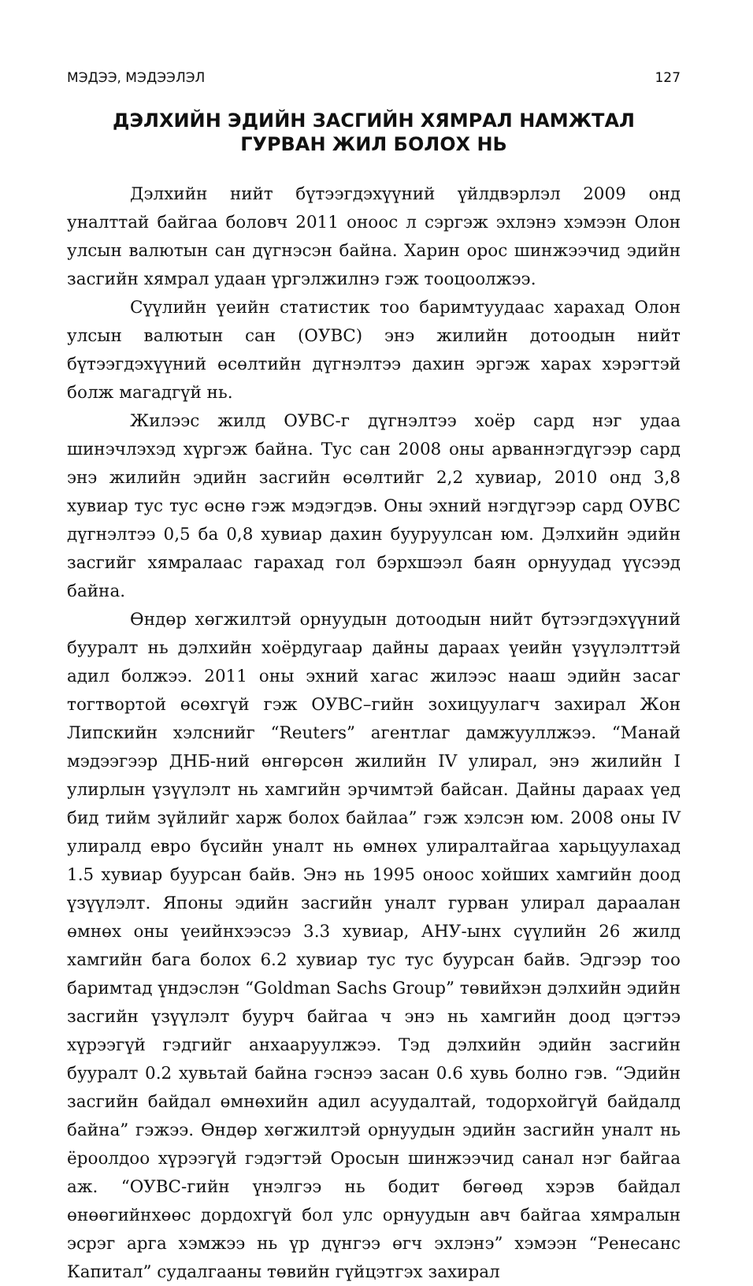МЭДЭЭ, МЭДЭЭЛЭЛ 127
ДЭЛХИЙН ЭДИЙН ЗАСГИЙН ХЯМРАЛ НАМЖТАЛ
ГУРВАН ЖИЛ БОЛОХ НЬ
Дэлхийн нийт бүтээгдэхүүний үйлдвэрлэл 2009 онд уналттай байгаа боловч 2011 оноос л сэргэж эхлэнэ хэмээн Олон улсын валютын сан дүгнэсэн байна. Харин орос шинжээчид эдийн засгийн хямрал удаан үргэлжилнэ гэж тооцоолжээ.
Сүүлийн үеийн статистик тоо баримтуудаас харахад Олон улсын валютын сан (ОУВС) энэ жилийн дотоодын нийт бүтээгдэхүүний өсөлтийн дүгнэлтээ дахин эргэж харах хэрэгтэй болж магадгүй нь.
Жилээс жилд ОУВС-г дүгнэлтээ хоёр сард нэг удаа шинэчлэхэд хүргэж байна. Тус сан 2008 оны арваннэгдүгээр сард энэ жилийн эдийн засгийн өсөлтийг 2,2 хувиар, 2010 онд 3,8 хувиар тус тус өснө гэж мэдэгдэв. Оны эхний нэгдүгээр сард ОУВС дүгнэлтээ 0,5 ба 0,8 хувиар дахин бууруулсан юм. Дэлхийн эдийн засгийг хямралаас гарахад гол бэрхшээл баян орнуудад үүсээд байна.
Өндөр хөгжилтэй орнуудын дотоодын нийт бүтээгдэхүүний бууралт нь дэлхийн хоёрдугаар дайны дараах үеийн үзүүлэлттэй адил болжээ. 2011 оны эхний хагас жилээс нааш эдийн засаг тогтвортой өсөхгүй гэж ОУВС–гийн зохицуулагч захирал Жон Липскийн хэлснийг “Reuters” агентлаг дамжууллжээ. “Манай мэдээгээр ДНБ-ний өнгөрсөн жилийн IV улирал, энэ жилийн I улирлын үзүүлэлт нь хамгийн эрчимтэй байсан. Дайны дараах үед бид тийм зүйлийг харж болох байлаа” гэж хэлсэн юм. 2008 оны IV улиралд евро бүсийн уналт нь өмнөх улиралтайгаа харьцуулахад 1.5 хувиар буурсан байв. Энэ нь 1995 оноос хойших хамгийн доод үзүүлэлт. Японы эдийн засгийн уналт гурван улирал дараалан өмнөх оны үеийнхээсээ 3.3 хувиар, АНУ-ынх сүүлийн 26 жилд хамгийн бага болох 6.2 хувиар тус тус буурсан байв. Эдгээр тоо баримтад үндэслэн “Goldman Sachs Group” төвийхэн дэлхийн эдийн засгийн үзүүлэлт буурч байгаа ч энэ нь хамгийн доод цэгтээ хүрээгүй гэдгийг анхааруулжээ. Тэд дэлхийн эдийн засгийн бууралт 0.2 хувьтай байна гэснээ засан 0.6 хувь болно гэв. “Эдийн засгийн байдал өмнөхийн адил асуудалтай, тодорхойгүй байдалд байна” гэжээ. Өндөр хөгжилтэй орнуудын эдийн засгийн уналт нь ёроолдоо хүрээгүй гэдэгтэй Оросын шинжээчид санал нэг байгаа аж. “ОУВС-гийн үнэлгээ нь бодит бөгөөд хэрэв байдал өнөөгийнхөөс дордохгүй бол улс орнуудын авч байгаа хямралын эсрэг арга хэмжээ нь үр дүнгээ өгч эхлэнэ” хэмээн “Ренесанс Капитал” судалгааны төвийн гүйцэтгэх захирал